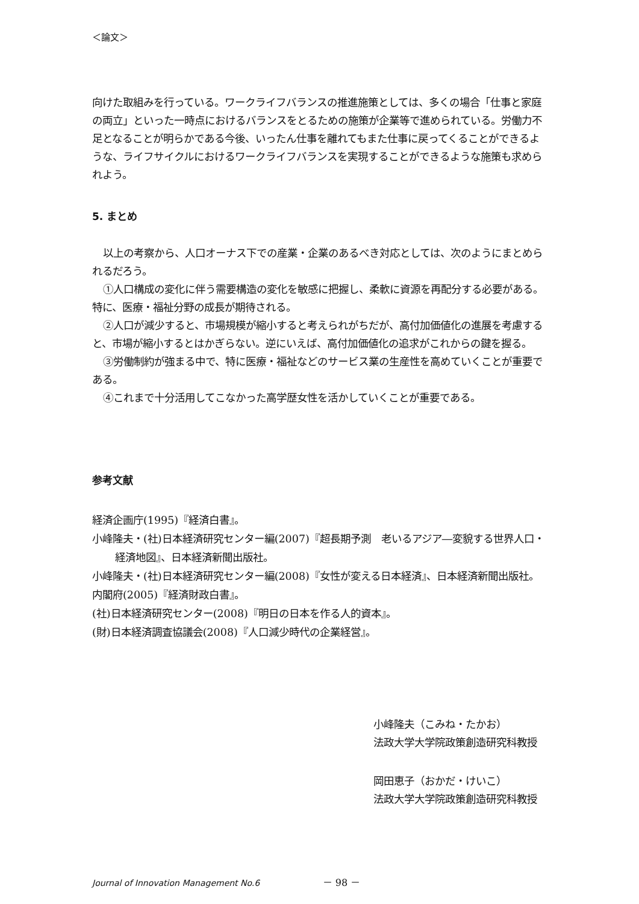＜論文＞
向けた取組みを行っている。ワークライフバランスの推進施策としては、多くの場合「仕事と家庭の両立」といった一時点におけるバランスをとるための施策が企業等で進められている。労働力不足となることが明らかである今後、いったん仕事を離れてもまた仕事に戻ってくることができるような、ライフサイクルにおけるワークライフバランスを実現することができるような施策も求められよう。
5. まとめ
以上の考察から、人口オーナス下での産業・企業のあるべき対応としては、次のようにまとめられるだろう。
①人口構成の変化に伴う需要構造の変化を敏感に把握し、柔軟に資源を再配分する必要がある。特に、医療・福祉分野の成長が期待される。
②人口が減少すると、市場規模が縮小すると考えられがちだが、高付加価値化の進展を考慮すると、市場が縮小するとはかぎらない。逆にいえば、高付加価値化の追求がこれからの鍵を握る。
③労働制約が強まる中で、特に医療・福祉などのサービス業の生産性を高めていくことが重要である。
④これまで十分活用してこなかった高学歴女性を活かしていくことが重要である。
参考文献
経済企画庁(1995)『経済白書』。
小峰隆夫・(社)日本経済研究センター編(2007)『超長期予測　老いるアジア―変貌する世界人口・経済地図』、日本経済新聞出版社。
小峰隆夫・(社)日本経済研究センター編(2008)『女性が変える日本経済』、日本経済新聞出版社。
内閣府(2005)『経済財政白書』。
(社)日本経済研究センター(2008)『明日の日本を作る人的資本』。
(財)日本経済調査協議会(2008)『人口減少時代の企業経営』。
小峰隆夫（こみね・たかお）
法政大学大学院政策創造研究科教授
岡田恵子（おかだ・けいこ）
法政大学大学院政策創造研究科教授
Journal of Innovation Management No.6 － 98 －